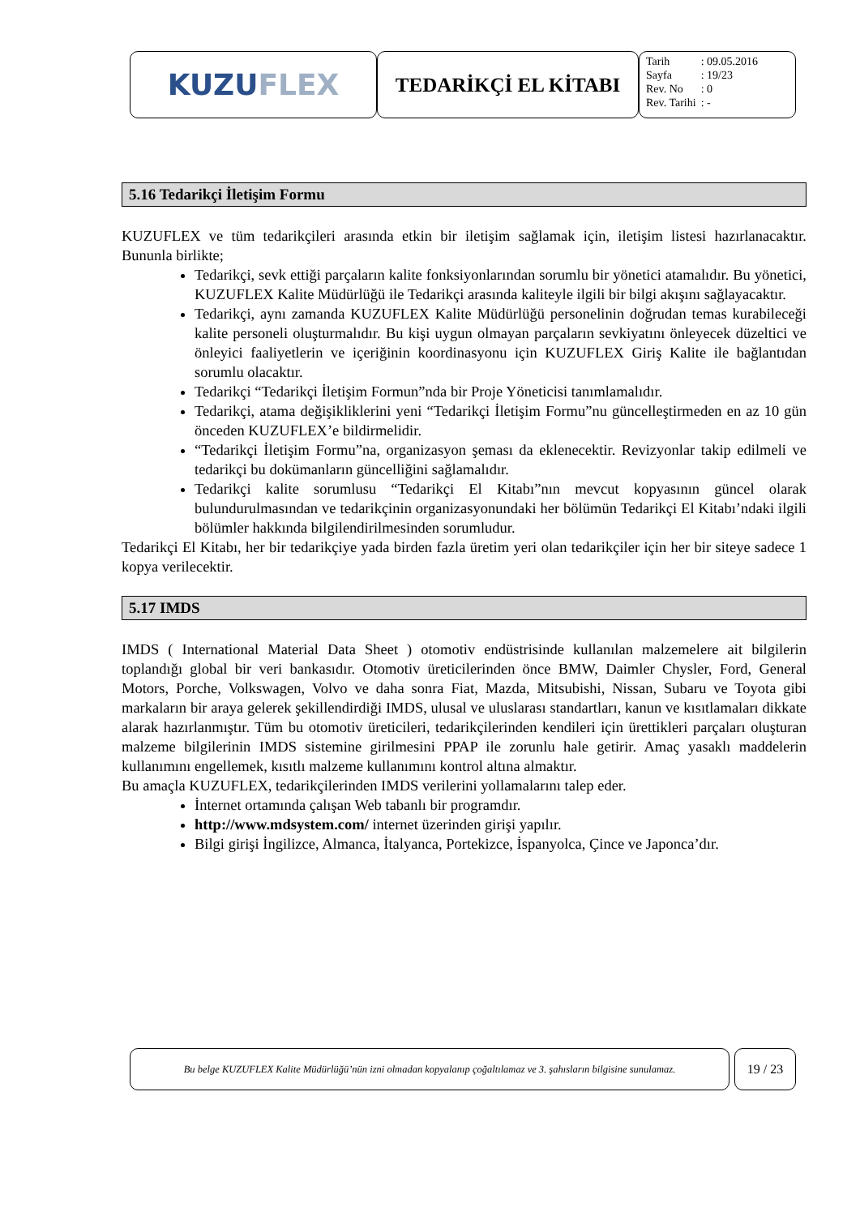KUZU FLEX
TEDARİKÇİ EL KİTABI
| Tarih | : 09.05.2016 |
| Sayfa | : 19/23 |
| Rev. No | : 0 |
| Rev. Tarihi | : - |
5.16 Tedarikçi İletişim Formu
KUZUFLEX ve tüm tedarikçileri arasında etkin bir iletişim sağlamak için, iletişim listesi hazırlanacaktır. Bununla birlikte;
Tedarikçi, sevk ettiği parçaların kalite fonksiyonlarından sorumlu bir yönetici atamalıdır. Bu yönetici, KUZUFLEX Kalite Müdürlüğü ile Tedarikçi arasında kaliteyle ilgili bir bilgi akışını sağlayacaktır.
Tedarikçi, aynı zamanda KUZUFLEX Kalite Müdürlüğü personelinin doğrudan temas kurabileceği kalite personeli oluşturmalıdır. Bu kişi uygun olmayan parçaların sevkiyatını önleyecek düzeltici ve önleyici faaliyetlerin ve içeriğinin koordinasyonu için KUZUFLEX Giriş Kalite ile bağlantıdan sorumlu olacaktır.
Tedarikçi “Tedarikçi İletişim Formun”nda bir Proje Yöneticisi tanımlamalıdır.
Tedarikçi, atama değişikliklerini yeni “Tedarikçi İletişim Formu”nu güncelleştirmeden en az 10 gün önceden KUZUFLEX’e bildirmelidir.
“Tedarikçi İletişim Formu”na, organizasyon şeması da eklenecektir. Revizyonlar takip edilmeli ve tedarikçi bu dokümanların güncelliğini sağlamalıdır.
Tedarikçi kalite sorumlusu “Tedarikçi El Kitabı”nın mevcut kopyasının güncel olarak bulundurulmasından ve tedarikçinin organizasyonundaki her bölümün Tedarikçi El Kitabı’ndaki ilgili bölümler hakkında bilgilendirilmesinden sorumludur.
Tedarikçi El Kitabı, her bir tedarikçiye yada birden fazla üretim yeri olan tedarikçiler için her bir siteye sadece 1 kopya verilecektir.
5.17 IMDS
IMDS ( International Material Data Sheet ) otomotiv endüstrisinde kullanılan malzemelere ait bilgilerin toplandığı global bir veri bankasıdır. Otomotiv üreticilerinden önce BMW, Daimler Chysler, Ford, General Motors, Porche, Volkswagen, Volvo ve daha sonra Fiat, Mazda, Mitsubishi, Nissan, Subaru ve Toyota gibi markaların bir araya gelerek şekillendirdiği IMDS, ulusal ve uluslarası standartları, kanun ve kısıtlamaları dikkate alarak hazırlanmıştır. Tüm bu otomotiv üreticileri, tedarikçilerinden kendileri için ürettikleri parçaları oluşturan malzeme bilgilerinin IMDS sistemine girilmesini PPAP ile zorunlu hale getirir. Amaç yasaklı maddelerin kullanımını engellemek, kısıtlı malzeme kullanımını kontrol altına almaktır.
Bu amaçla KUZUFLEX, tedarikçilerinden IMDS verilerini yollamalarını talep eder.
İnternet ortamında çalışan Web tabanlı bir programdır.
http://www.mdsystem.com/ internet üzerinden girişi yapılır.
Bilgi girişi İngilizce, Almanca, İtalyanca, Portekizce, İspanyolca, Çince ve Japonca’dır.
Bu belge KUZUFLEX Kalite Müdürlüğü’nün izni olmadan kopyalanıp çoğaltılamaz ve 3. şahısların bilgisine sunulamaz.
19 / 23